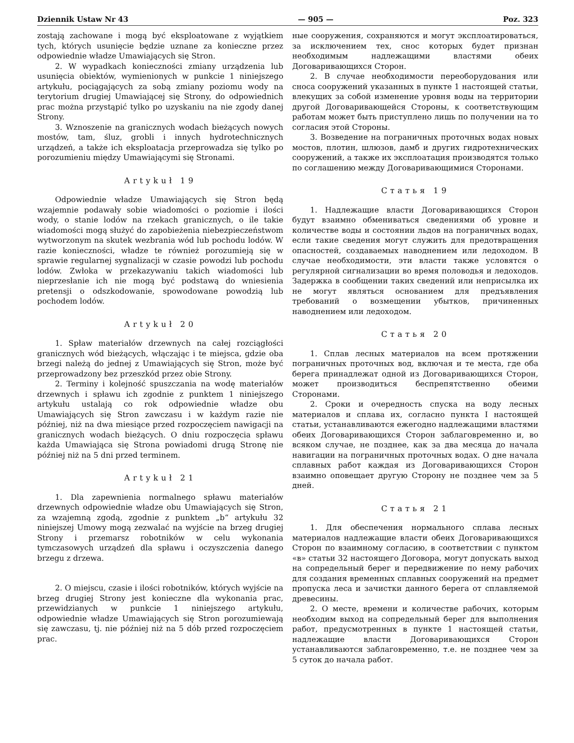Dziennik Ustaw Nr 43 — 905 — Poz. 323
zostają zachowane i mogą być eksploatowane z wyjątkiem tych, których usunięcie będzie uznane za konieczne przez odpowiednie władze Umawiających się Stron.
2. W wypadkach konieczności zmiany urządzenia lub usunięcia obiektów, wymienionych w punkcie 1 niniejszego artykułu, pociągających za sobą zmiany poziomu wody na terytorium drugiej Umawiającej się Strony, do odpowiednich prac można przystąpić tylko po uzyskaniu na nie zgody danej Strony.
3. Wznoszenie na granicznych wodach bieżących nowych mostów, tam, śluz, grobli i innych hydrotechnicznych urządzeń, a także ich eksploatacja przeprowadza się tylko po porozumieniu między Umawiającymi się Stronami.
Artykuł 19
Odpowiednie władze Umawiających się Stron będą wzajemnie podawały sobie wiadomości o poziomie i ilości wody, o stanie lodów na rzekach granicznych, o ile takie wiadomości mogą służyć do zapobieżenia niebezpieczeństwom wytworzonym na skutek wezbrania wód lub pochodu lodów. W razie konieczności, władze te również porozumieją się w sprawie regularnej sygnalizacji w czasie powodzi lub pochodu lodów. Zwłoka w przekazywaniu takich wiadomości lub nieprzesłanie ich nie mogą być podstawą do wniesienia pretensji o odszkodowanie, spowodowane powodzią lub pochodem lodów.
Artykuł 20
1. Spław materiałów drzewnych na całej rozciągłości granicznych wód bieżących, włączając i te miejsca, gdzie oba brzegi należą do jednej z Umawiających się Stron, może być przeprowadzony bez przeszkód przez obie Strony.
2. Terminy i kolejność spuszczania na wodę materiałów drzewnych i spławu ich zgodnie z punktem 1 niniejszego artykułu ustalają co rok odpowiednie władze obu Umawiających się Stron zawczasu i w każdym razie nie później, niż na dwa miesiące przed rozpoczęciem nawigacji na granicznych wodach bieżących. O dniu rozpoczęcia spławu każda Umawiająca się Strona powiadomi drugą Stronę nie później niż na 5 dni przed terminem.
Artykuł 21
1. Dla zapewnienia normalnego spławu materiałów drzewnych odpowiednie władze obu Umawiających się Stron, za wzajemną zgodą, zgodnie z punktem „b“ artykułu 32 niniejszej Umowy mogą zezwalać na wyjście na brzeg drugiej Strony i przemarsz robotników w celu wykonania tymczasowych urządzeń dla spławu i oczyszczenia danego brzegu z drzewa.
2. O miejscu, czasie i ilości robotników, których wyjście na brzeg drugiej Strony jest konieczne dla wykonania prac, przewidzianych w punkcie 1 niniejszego artykułu, odpowiednie władze Umawiających się Stron porozumiewają się zawczasu, tj. nie później niż na 5 dób przed rozpoczęciem prac.
ные сооружения, сохраняются и могут эксплоатироваться, за исключением тех, снос которых будет признан необходимым надлежащими властями обеих Договаривающихся Сторон.
2. В случае необходимости переоборудования или сноса сооружений указанных в пункте 1 настоящей статьи, влекущих за собой изменение уровня воды на территории другой Договаривающейся Стороны, к соответствующим работам может быть приступлено лишь по получении на то согласия этой Стороны.
3. Возведение на пограничных проточных водах новых мостов, плотин, шлюзов, дамб и других гидротехнических сооружений, а также их эксплоатация производятся только по соглашению между Договаривающимися Сторонами.
Статья 19
1. Надлежащие власти Договаривающихся Сторон будут взаимно обмениваться сведениями об уровне и количестве воды и состоянии льдов на пограничных водах, если такие сведения могут служить для предотвращения опасностей, создаваемых наводнением или ледоходом. В случае необходимости, эти власти также условятся о регулярной сигнализации во время половодья и ледоходов. Задержка в сообщении таких сведений или неприсылка их не могут являться основанием для предъявления требований о возмещении убытков, причиненных наводнением или ледоходом.
Статья 20
1. Сплав лесных материалов на всем протяжении пограничных проточных вод, включая и те места, где оба берега принадлежат одной из Договаривающихся Сторон, может производиться беспрепятственно обеими Сторонами.
2. Сроки и очередность спуска на воду лесных материалов и сплава их, согласно пункта I настоящей статьи, устанавливаются ежегодно надлежащими властями обеих Договаривающихся Сторон заблаговременно и, во всяком случае, не позднее, как за два месяца до начала навигации на пограничных проточных водах. О дне начала сплавных работ каждая из Договаривающихся Сторон взаимно оповещает другую Сторону не позднее чем за 5 дней.
Статья 21
1. Для обеспечения нормального сплава лесных материалов надлежащие власти обеих Договаривающихся Сторон по взаимному согласию, в соответствии с пунктом «в» статьи 32 настоящего Договора, могут допускать выход на сопредельный берег и передвижение по нему рабочих для создания временных сплавных сооружений на предмет пропуска леса и зачистки данного берега от сплавляемой древесины.
2. О месте, времени и количестве рабочих, которым необходим выход на сопредельный берег для выполнения работ, предусмотренных в пункте 1 настоящей статьи, надлежащие власти Договаривающихся Сторон устанавливаются заблаговременно, т.е. не позднее чем за 5 суток до начала работ.